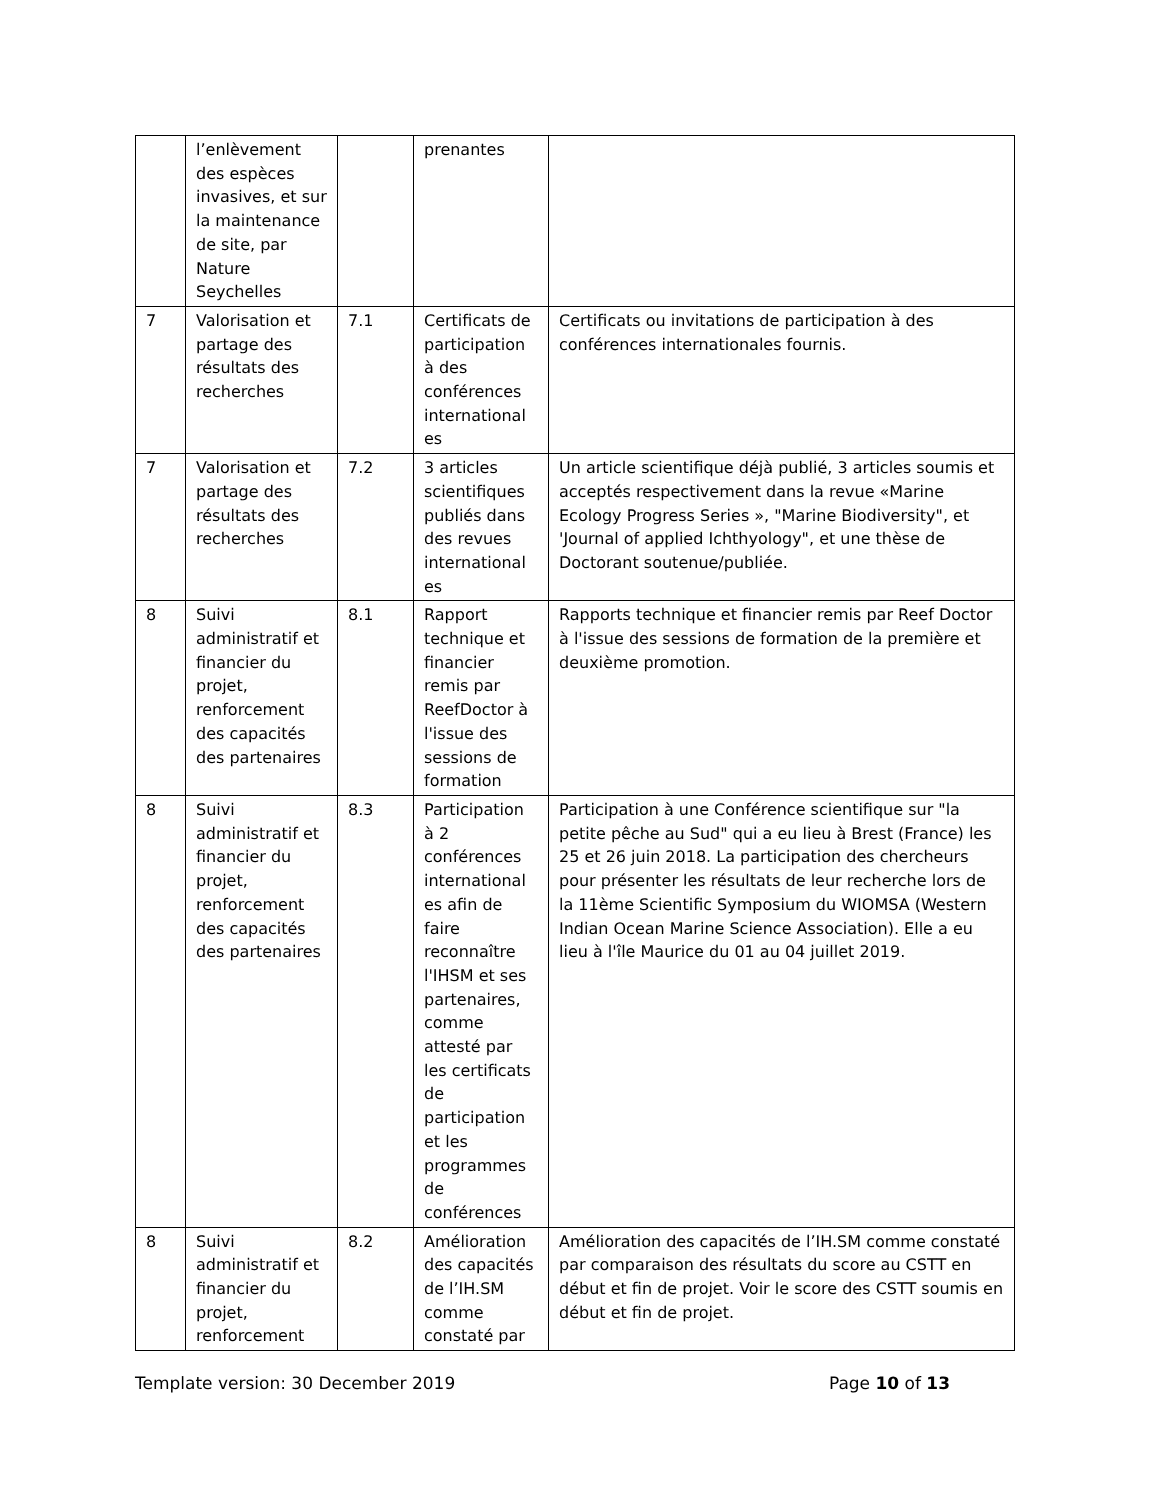| | l’enlèvement des espèces invasives, et sur la maintenance de site, par Nature Seychelles | | prenantes | |
| 7 | Valorisation et partage des résultats des recherches | 7.1 | Certificats de participation à des conférences international es | Certificats ou invitations de participation à des conférences internationales fournis. |
| 7 | Valorisation et partage des résultats des recherches | 7.2 | 3 articles scientifiques publiés dans des revues international es | Un article scientifique déjà publié, 3 articles soumis et acceptés respectivement dans la revue «Marine Ecology Progress Series », "Marine Biodiversity", et 'Journal of applied Ichthyology", et une thèse de Doctorant soutenue/publiée. |
| 8 | Suivi administratif et financier du projet, renforcement des capacités des partenaires | 8.1 | Rapport technique et financier remis par ReefDoctor à l'issue des sessions de formation | Rapports technique et financier remis par Reef Doctor à l'issue des sessions de formation de la première et deuxième promotion. |
| 8 | Suivi administratif et financier du projet, renforcement des capacités des partenaires | 8.3 | Participation à 2 conférences international es afin de faire reconnaître l'IHSM et ses partenaires, comme attesté par les certificats de participation et les programmes de conférences | Participation à une Conférence scientifique sur "la petite pêche au Sud" qui a eu lieu à Brest (France) les 25 et 26 juin 2018. La participation des chercheurs pour présenter les résultats de leur recherche lors de la 11ème Scientific Symposium du WIOMSA (Western Indian Ocean Marine Science Association). Elle a eu lieu à l'île Maurice du 01 au 04 juillet 2019. |
| 8 | Suivi administratif et financier du projet, renforcement | 8.2 | Amélioration des capacités de l’IH.SM comme constaté par | Amélioration des capacités de l’IH.SM comme constaté par comparaison des résultats du score au CSTT en début et fin de projet. Voir le score des CSTT soumis en début et fin de projet. |
Template version: 30 December 2019 Page 10 of 13